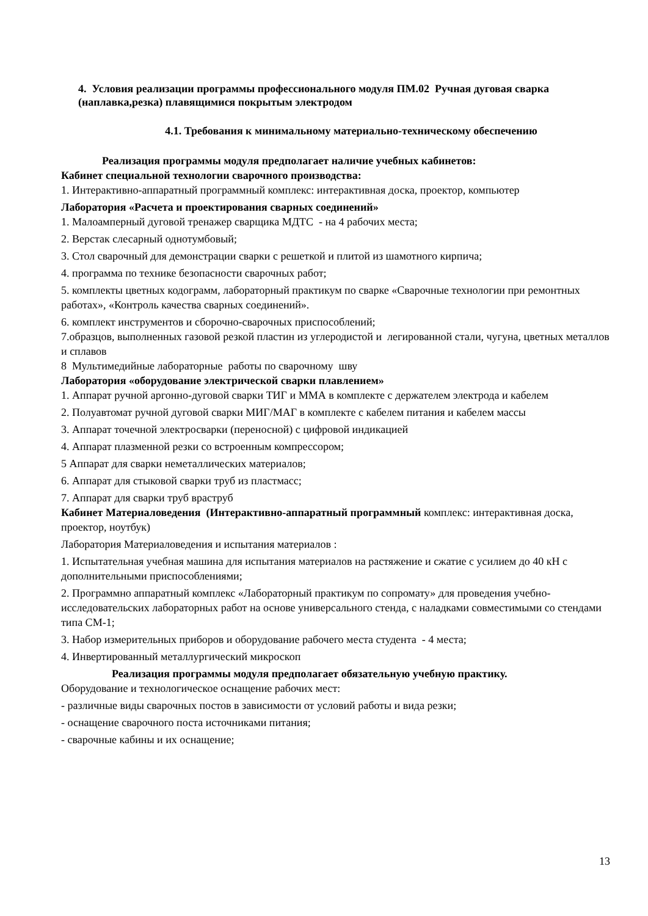4. Условия реализации программы профессионального модуля ПМ.02 Ручная дуговая сварка (наплавка,резка) плавящимися покрытым электродом
4.1. Требования к минимальному материально-техническому обеспечению
Реализация программы модуля предполагает наличие учебных кабинетов:
Кабинет специальной технологии сварочного производства:
1. Интерактивно-аппаратный программный комплекс: интерактивная доска, проектор, компьютер
Лаборатория «Расчета и проектирования сварных соединений»
1. Малоамперный дуговой тренажер сварщика МДТС - на 4 рабочих места;
2. Верстак слесарный однотумбовый;
3. Стол сварочный для демонстрации сварки с решеткой и плитой из шамотного кирпича;
4. программа по технике безопасности сварочных работ;
5. комплекты цветных кодограмм, лабораторный практикум по сварке «Сварочные технологии при ремонтных работах», «Контроль качества сварных соединений».
6. комплект инструментов и сборочно-сварочных приспособлений;
7.образцов, выполненных газовой резкой пластин из углеродистой и легированной стали, чугуна, цветных металлов и сплавов
8 Мультимедийные лабораторные работы по сварочному шву
Лаборатория «оборудование электрической сварки плавлением»
1. Аппарат ручной аргонно-дуговой сварки ТИГ и ММА в комплекте с держателем электрода и кабелем
2. Полуавтомат ручной дуговой сварки МИГ/МАГ в комплекте с кабелем питания и кабелем массы
3. Аппарат точечной электросварки (переносной) с цифровой индикацией
4. Аппарат плазменной резки со встроенным компрессором;
5 Аппарат для сварки неметаллических материалов;
6. Аппарат для стыковой сварки труб из пластмасс;
7. Аппарат для сварки труб враструб
Кабинет Материаловедения (Интерактивно-аппаратный программный комплекс: интерактивная доска, проектор, ноутбук)
Лаборатория Материаловедения и испытания материалов :
1. Испытательная учебная машина для испытания материалов на растяжение и сжатие с усилием до 40 кН с дополнительными приспособлениями;
2. Программно аппаратный комплекс «Лабораторный практикум по сопромату» для проведения учебно-исследовательских лабораторных работ на основе универсального стенда, с наладками совместимыми со стендами типа СМ-1;
3. Набор измерительных приборов и оборудование рабочего места студента - 4 места;
4. Инвертированный металлургический микроскоп
Реализация программы модуля предполагает обязательную учебную практику.
Оборудование и технологическое оснащение рабочих мест:
- различные виды сварочных постов в зависимости от условий работы и вида резки;
- оснащение сварочного поста источниками питания;
- сварочные кабины и их оснащение;
13